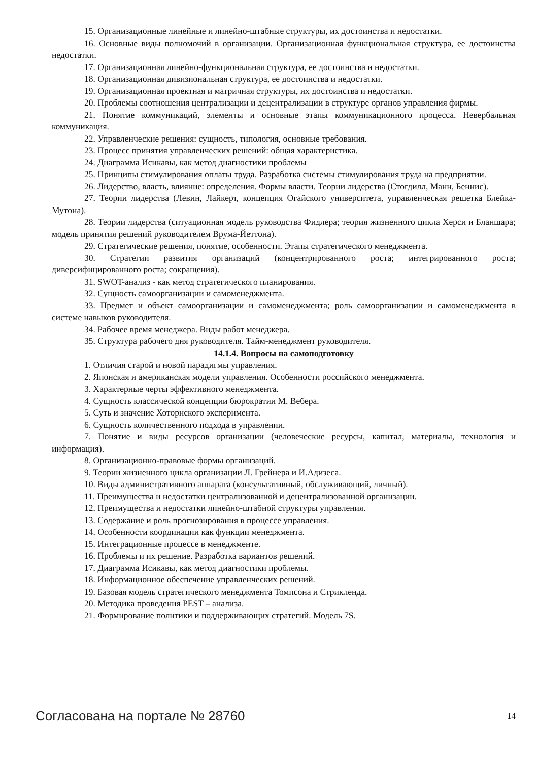15. Организационные линейные и линейно-штабные структуры, их достоинства и недостатки.
16. Основные виды полномочий в организации. Организационная функциональная структура, ее достоинства недостатки.
17. Организационная линейно-функциональная структура, ее достоинства и недостатки.
18. Организационная дивизиональная структура, ее достоинства и недостатки.
19. Организационная проектная и матричная структуры, их достоинства и недостатки.
20. Проблемы соотношения централизации и децентрализации в структуре органов управления фирмы.
21. Понятие коммуникаций, элементы и основные этапы коммуникационного процесса. Невербальная коммуникация.
22. Управленческие решения: сущность, типология, основные требования.
23. Процесс принятия управленческих решений: общая характеристика.
24. Диаграмма Исикавы, как метод диагностики проблемы
25. Принципы стимулирования оплаты труда. Разработка системы стимулирования труда на предприятии.
26. Лидерство, власть, влияние: определения. Формы власти. Теории лидерства (Стогдилл, Манн, Беннис).
27. Теории лидерства (Левин, Лайкерт, концепция Огайского университета, управленческая решетка Блейка-Мутона).
28. Теории лидерства (ситуационная модель руководства Фидлера; теория жизненного цикла Херси и Бланшара; модель принятия решений руководителем Врума-Йеттона).
29. Стратегические решения, понятие, особенности. Этапы стратегического менеджмента.
30. Стратегии развития организаций (концентрированного роста; интегрированного роста; диверсифицированного роста; сокращения).
31. SWOT-анализ - как метод стратегического планирования.
32. Сущность самоорганизации и самоменеджмента.
33. Предмет и объект самоорганизации и самоменеджмента; роль самоорганизации и самоменеджмента в системе навыков руководителя.
34. Рабочее время менеджера. Виды работ менеджера.
35. Структура рабочего дня руководителя. Тайм-менеджмент руководителя.
14.1.4. Вопросы на самоподготовку
1. Отличия старой и новой парадигмы управления.
2. Японская и американская модели управления. Особенности российского менеджмента.
3. Характерные черты эффективного менеджмента.
4. Сущность классической концепции бюрократии М. Вебера.
5. Суть и значение Хоторнского эксперимента.
6. Сущность количественного подхода в управлении.
7. Понятие и виды ресурсов организации (человеческие ресурсы, капитал, материалы, технология и информация).
8. Организационно-правовые формы организаций.
9. Теории жизненного цикла организации Л. Грейнера и И.Адизеса.
10. Виды административного аппарата (консультативный, обслуживающий, личный).
11. Преимущества и недостатки централизованной и децентрализованной организации.
12. Преимущества и недостатки линейно-штабной структуры управления.
13. Содержание и роль прогнозирования в процессе управления.
14. Особенности координации как функции менеджмента.
15. Интеграционные процессе в менеджменте.
16. Проблемы и их решение. Разработка вариантов решений.
17. Диаграмма Исикавы, как метод диагностики проблемы.
18. Информационное обеспечение управленческих решений.
19. Базовая модель стратегического менеджмента Томпсона и Стрикленда.
20. Методика проведения PEST – анализа.
21. Формирование политики и поддерживающих стратегий. Модель 7S.
Согласована на портале № 28760 14